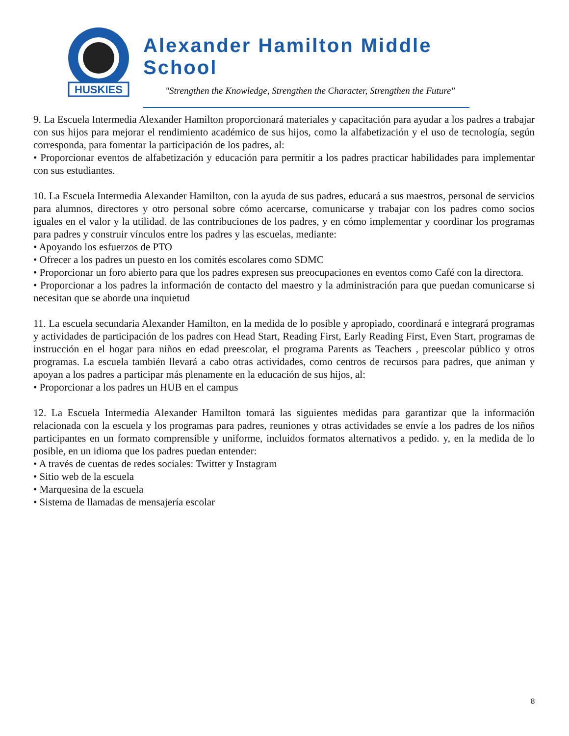HUSKIES
Alexander Hamilton Middle School
"Strengthen the Knowledge, Strengthen the Character, Strengthen the Future"
9. La Escuela Intermedia Alexander Hamilton proporcionará materiales y capacitación para ayudar a los padres a trabajar con sus hijos para mejorar el rendimiento académico de sus hijos, como la alfabetización y el uso de tecnología, según corresponda, para fomentar la participación de los padres, al:
• Proporcionar eventos de alfabetización y educación para permitir a los padres practicar habilidades para implementar con sus estudiantes.
10. La Escuela Intermedia Alexander Hamilton, con la ayuda de sus padres, educará a sus maestros, personal de servicios para alumnos, directores y otro personal sobre cómo acercarse, comunicarse y trabajar con los padres como socios iguales en el valor y la utilidad. de las contribuciones de los padres, y en cómo implementar y coordinar los programas para padres y construir vínculos entre los padres y las escuelas, mediante:
• Apoyando los esfuerzos de PTO
• Ofrecer a los padres un puesto en los comités escolares como SDMC
• Proporcionar un foro abierto para que los padres expresen sus preocupaciones en eventos como Café con la directora.
• Proporcionar a los padres la información de contacto del maestro y la administración para que puedan comunicarse si necesitan que se aborde una inquietud
11. La escuela secundaria Alexander Hamilton, en la medida de lo posible y apropiado, coordinará e integrará programas y actividades de participación de los padres con Head Start, Reading First, Early Reading First, Even Start, programas de instrucción en el hogar para niños en edad preescolar, el programa Parents as Teachers , preescolar público y otros programas. La escuela también llevará a cabo otras actividades, como centros de recursos para padres, que animan y apoyan a los padres a participar más plenamente en la educación de sus hijos, al:
• Proporcionar a los padres un HUB en el campus
12. La Escuela Intermedia Alexander Hamilton tomará las siguientes medidas para garantizar que la información relacionada con la escuela y los programas para padres, reuniones y otras actividades se envíe a los padres de los niños participantes en un formato comprensible y uniforme, incluidos formatos alternativos a pedido. y, en la medida de lo posible, en un idioma que los padres puedan entender:
• A través de cuentas de redes sociales: Twitter y Instagram
• Sitio web de la escuela
• Marquesina de la escuela
• Sistema de llamadas de mensajería escolar
8